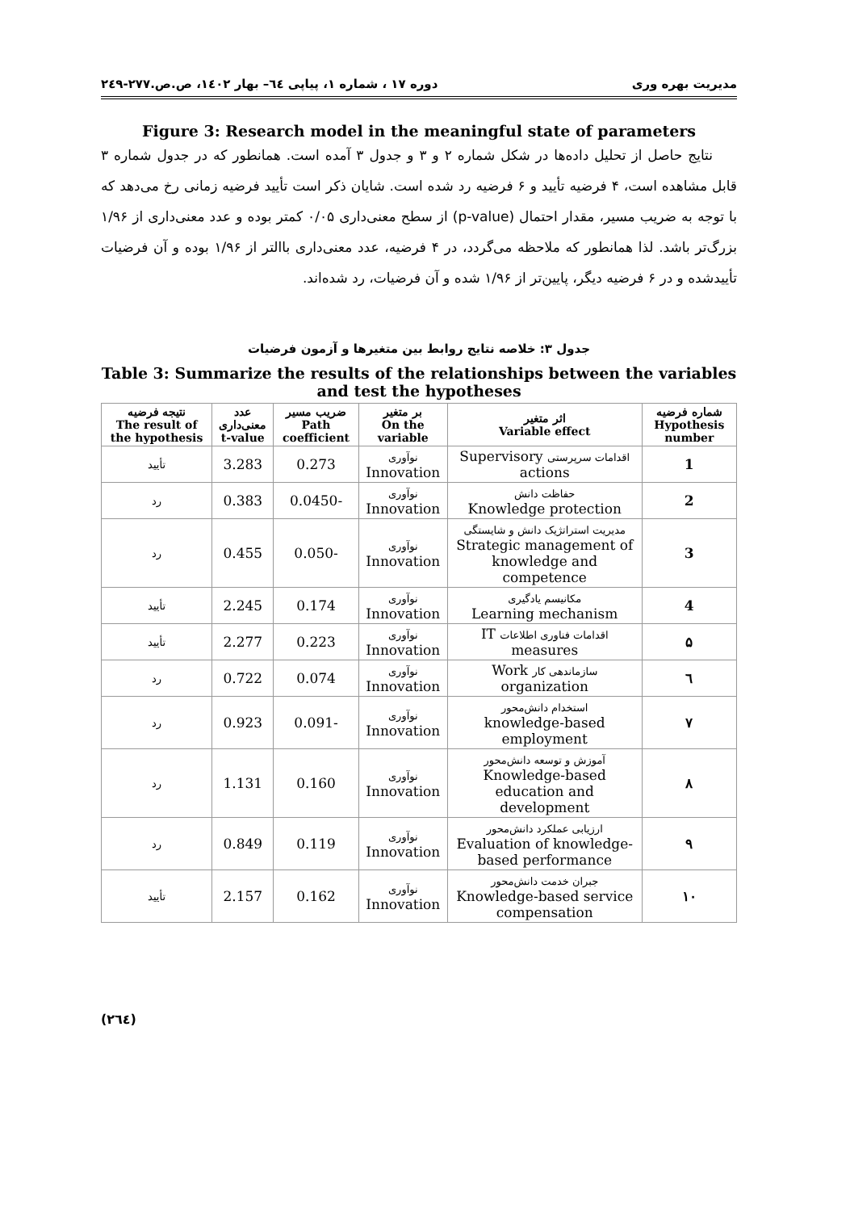مدیریت بهره وری دوره ۱۷ ، شماره ۱، پیاپی ٦٤– بهار ۱٤۰۲، ص.ص.۲۷۷-۲٤۹
Figure 3: Research model in the meaningful state of parameters
نتایج حاصل از تحلیل داده‌ها در شکل شماره ۲ و ۳ و جدول ۳ آمده است. همانطور که در جدول شماره ۳ قابل مشاهده است، ۴ فرضیه تأیید و ۶ فرضیه رد شده است. شایان ذکر است تأیید فرضیه زمانی رخ می‌دهد که با توجه به ضریب مسیر، مقدار احتمال (p-value) از سطح معنی‌داری ۰/۰۵ کمتر بوده و عدد معنی‌داری از ۱/۹۶ بزرگ‌تر باشد. لذا همانطور که ملاحظه می‌گردد، در ۴ فرضیه، عدد معنی‌داری باالتر از ۱/۹۶ بوده و آن فرضیات تأییدشده و در ۶ فرضیه دیگر، پایین‌تر از ۱/۹۶ شده و آن فرضیات، رد شده‌اند.
جدول ۳: خلاصه نتایج روابط بین متغیرها و آزمون فرضیات
Table 3: Summarize the results of the relationships between the variables and test the hypotheses
| شماره فرضیه Hypothesis number | اثر متغیر Variable effect | بر متغیر On the variable | ضریب مسیر Path coefficient | عدد معنی‌داری t-value | نتیجه فرضیه The result of the hypothesis |
| --- | --- | --- | --- | --- | --- |
| 1 | اقدامات سرپرستی Supervisory actions | نوآوری Innovation | 0.273 | 3.283 | تأیید |
| 2 | حفاظت دانش Knowledge protection | نوآوری Innovation | -0.0450 | 0.383 | رد |
| 3 | مدیریت استراتژیک دانش و شایستگی Strategic management of knowledge and competence | نوآوری Innovation | -0.050 | 0.455 | رد |
| 4 | مکانیسم یادگیری Learning mechanism | نوآوری Innovation | 0.174 | 2.245 | تأیید |
| ۵ | اقدامات فناوری اطلاعات IT measures | نوآوری Innovation | 0.223 | 2.277 | تأیید |
| ٦ | سازماندهی کار Work organization | نوآوری Innovation | 0.074 | 0.722 | رد |
| ۷ | استخدام دانش‌محور knowledge-based employment | نوآوری Innovation | -0.091 | 0.923 | رد |
| ۸ | آموزش و توسعه دانش‌محور Knowledge-based education and development | نوآوری Innovation | 0.160 | 1.131 | رد |
| ۹ | ارزیابی عملکرد دانش‌محور Evaluation of knowledge-based performance | نوآوری Innovation | 0.119 | 0.849 | رد |
| ۱۰ | جبران خدمت دانش‌محور Knowledge-based service compensation | نوآوری Innovation | 0.162 | 2.157 | تأیید |
(٢٦٤)